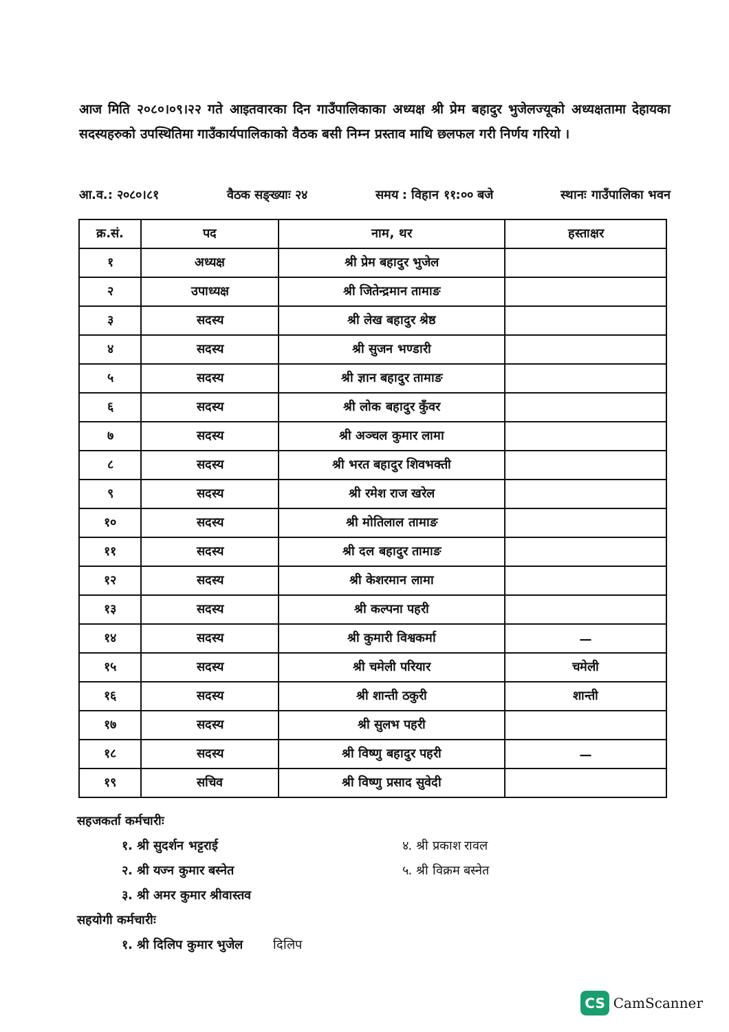आज मिति २०८०।०९।२२ गते आइतवारका दिन गाउँपालिकाका अध्यक्ष श्री प्रेम बहादुर भुजेलज्यूको अध्यक्षतामा देहायका सदस्यहरुको उपस्थितिमा गाउँकार्यपालिकाको वैठक बसी निम्न प्रस्ताव माथि छलफल गरी निर्णय गरियो ।
आ.व.: २०८०।८१ वैठक सङ्ख्याः २४ समय : विहान ११:०० बजे स्थानः गाउँपालिका भवन
| क्र.सं. | पद | नाम, थर | हस्ताक्षर |
| --- | --- | --- | --- |
| १ | अध्यक्ष | श्री प्रेम बहादुर भुजेल | |
| २ | उपाध्यक्ष | श्री जितेन्द्रमान तामाङ | |
| ३ | सदस्य | श्री लेख बहादुर श्रेष्ठ | |
| ४ | सदस्य | श्री सुजन भण्डारी | |
| ५ | सदस्य | श्री ज्ञान बहादुर तामाङ | |
| ६ | सदस्य | श्री लोक बहादुर कुँवर | |
| ७ | सदस्य | श्री अञ्चल कुमार लामा | |
| ८ | सदस्य | श्री भरत बहादुर शिवभक्ती | |
| ९ | सदस्य | श्री रमेश राज खरेल | |
| १० | सदस्य | श्री मोतिलाल तामाङ | |
| ११ | सदस्य | श्री दल बहादुर तामाङ | |
| १२ | सदस्य | श्री केशरमान लामा | |
| १३ | सदस्य | श्री कल्पना पहरी | |
| १४ | सदस्य | श्री कुमारी विश्वकर्मा | — |
| १५ | सदस्य | श्री चमेली परियार | चमेली |
| १६ | सदस्य | श्री शान्ती ठकुरी | शान्ती |
| १७ | सदस्य | श्री सुलभ पहरी | |
| १८ | सदस्य | श्री विष्णु बहादुर पहरी | — |
| १९ | सचिव | श्री विष्णु प्रसाद सुवेदी | |
सहजकर्ता कर्मचारीः
१. श्री सुदर्शन भट्टराई
२. श्री यज्न कुमार बस्नेत
३. श्री अमर कुमार श्रीवास्तव
४. श्री प्रकाश रावल
५. श्री विक्रम बस्नेत
सहयोगी कर्मचारीः
१. श्री दिलिप कुमार भुजेल दिलिप
CS CamScanner